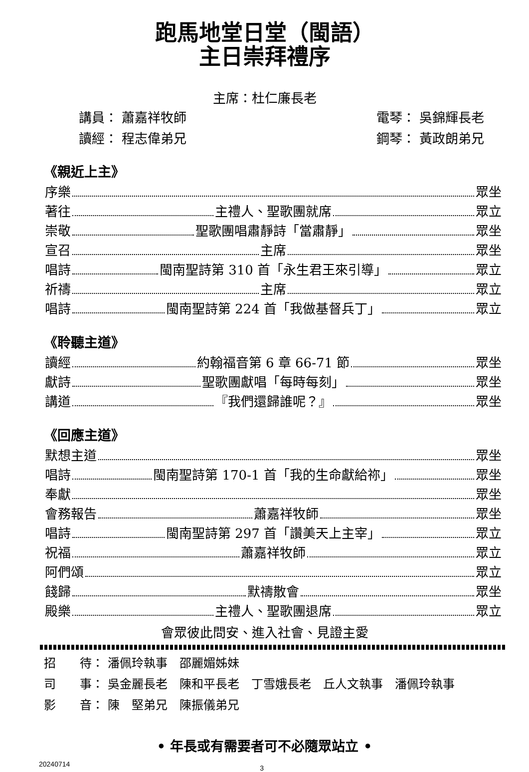跑馬地堂日堂（閩語）
主日崇拜禮序
主席：杜仁廉長老
講員： 蕭嘉祥牧師 電琴： 吳錦輝長老
讀經： 程志偉弟兄 鋼琴： 黃政朗弟兄
《親近上主》
序樂 眾坐
著往 主禮人、聖歌團就席 眾立
崇敬 聖歌團唱肅靜詩「當肅靜」 眾坐
宣召 主席 眾坐
唱詩 閩南聖詩第 310 首「永生君王來引導」 眾立
祈禱 主席 眾立
唱詩 閩南聖詩第 224 首「我做基督兵丁」 眾立
《聆聽主道》
讀經 約翰福音第 6 章 66-71 節 眾坐
獻詩 聖歌團獻唱「每時每刻」 眾坐
講道 『我們還歸誰呢？』 眾坐
《回應主道》
默想主道 眾坐
唱詩 閩南聖詩第 170-1 首「我的生命獻給祢」 眾坐
奉獻 眾坐
會務報告 蕭嘉祥牧師 眾坐
唱詩 閩南聖詩第 297 首「讚美天上主宰」 眾立
祝福 蕭嘉祥牧師 眾立
阿們頌 眾立
餞歸 默禱散會 眾坐
殿樂 主禮人、聖歌團退席 眾立
會眾彼此問安、進入社會、見證主愛
招　　待： 潘佩玲執事　邵麗媚姊妹
司　　事： 吳金麗長老　陳和平長老　丁雪娥長老　丘人文執事　潘佩玲執事
影　　音： 陳　堅弟兄　陳振儀弟兄
• 年長或有需要者可不必隨眾站立 •
20240714 3